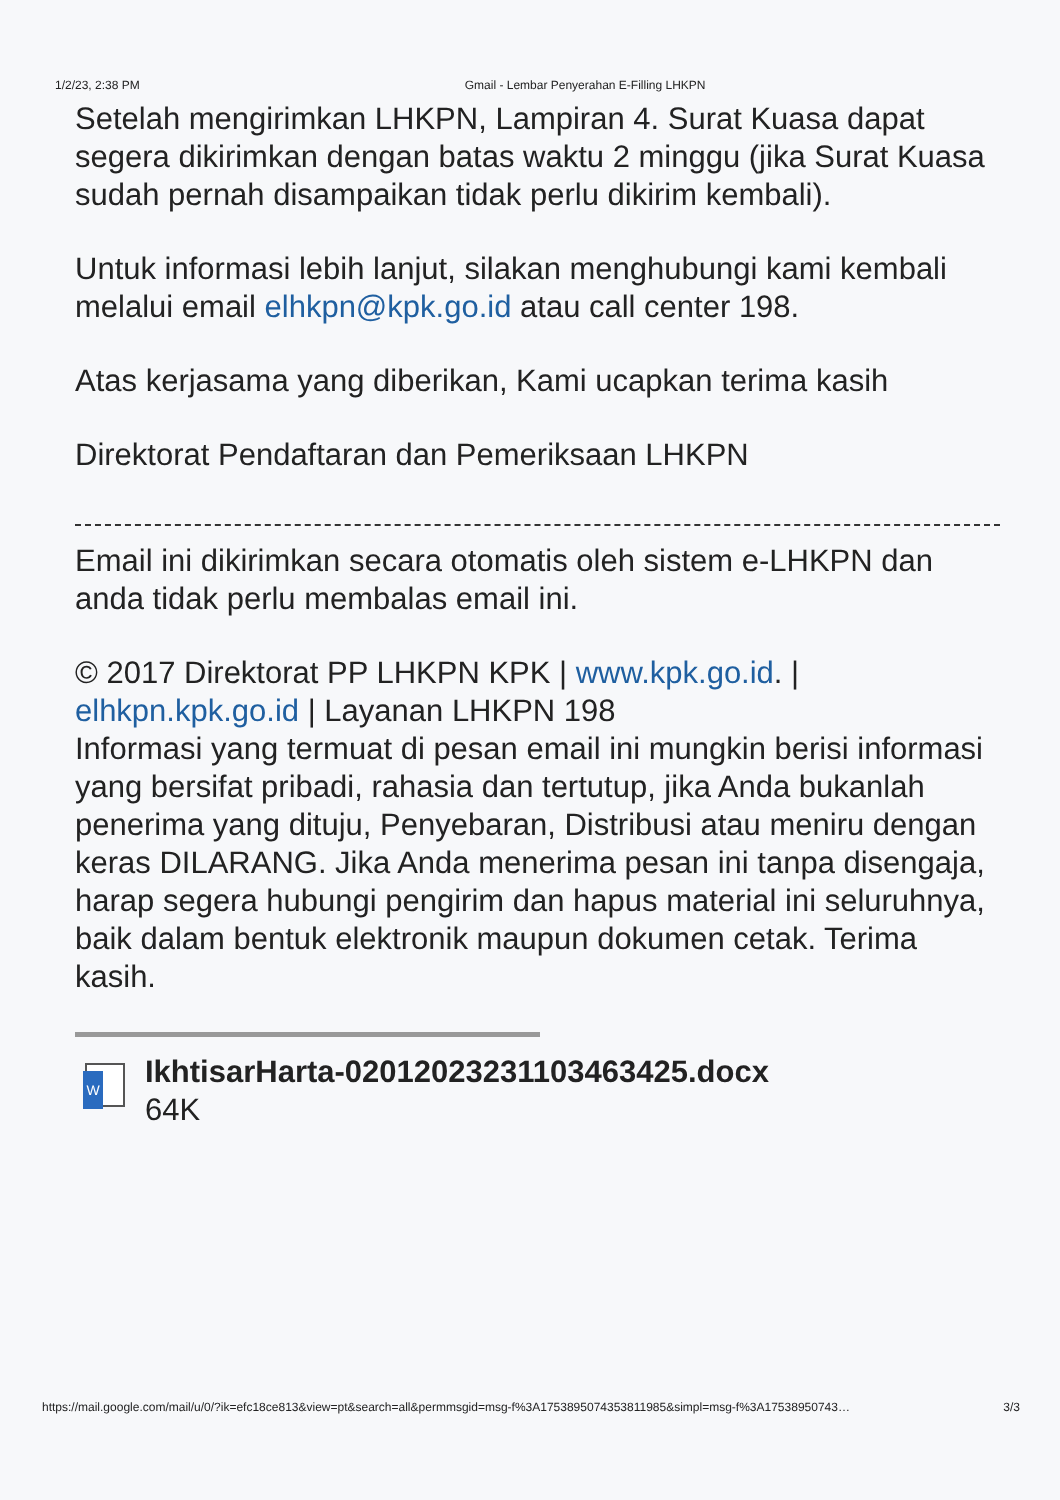1/2/23, 2:38 PM Gmail - Lembar Penyerahan E-Filling LHKPN
Setelah mengirimkan LHKPN, Lampiran 4. Surat Kuasa dapat segera dikirimkan dengan batas waktu 2 minggu (jika Surat Kuasa sudah pernah disampaikan tidak perlu dikirim kembali).
Untuk informasi lebih lanjut, silakan menghubungi kami kembali melalui email elhkpn@kpk.go.id atau call center 198.
Atas kerjasama yang diberikan, Kami ucapkan terima kasih
Direktorat Pendaftaran dan Pemeriksaan LHKPN
Email ini dikirimkan secara otomatis oleh sistem e-LHKPN dan anda tidak perlu membalas email ini.
© 2017 Direktorat PP LHKPN KPK | www.kpk.go.id. | elhkpn.kpk.go.id | Layanan LHKPN 198
Informasi yang termuat di pesan email ini mungkin berisi informasi yang bersifat pribadi, rahasia dan tertutup, jika Anda bukanlah penerima yang dituju, Penyebaran, Distribusi atau meniru dengan keras DILARANG. Jika Anda menerima pesan ini tanpa disengaja, harap segera hubungi pengirim dan hapus material ini seluruhnya, baik dalam bentuk elektronik maupun dokumen cetak. Terima kasih.
W
IkhtisarHarta-02012023231103463425.docx
64K
https://mail.google.com/mail/u/0/?ik=efc18ce813&view=pt&search=all&permmsgid=msg-f%3A1753895074353811985&simpl=msg-f%3A17538950743… 3/3